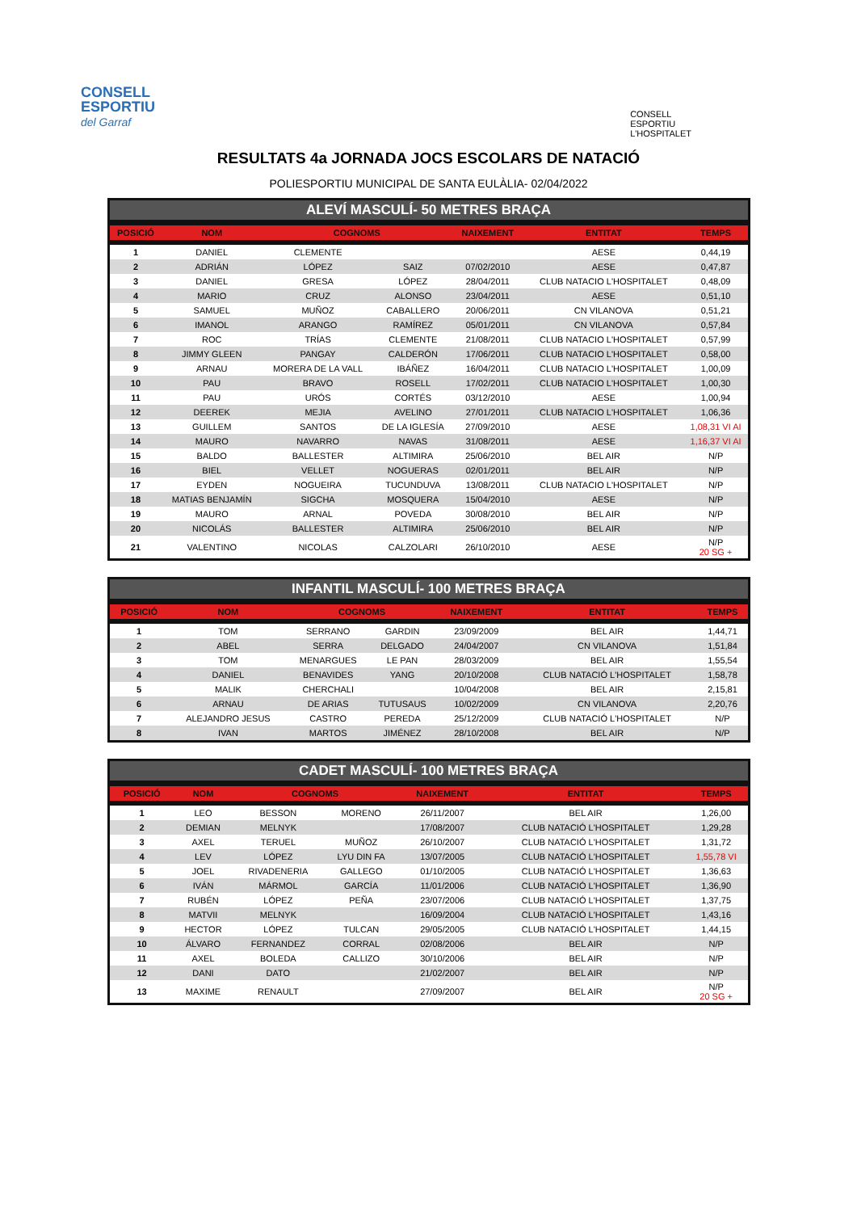CONSELL
ESPORTIU
del Garraf
CONSELL
ESPORTIU
L'HOSPITALET
RESULTATS 4a JORNADA JOCS ESCOLARS DE NATACIÓ
POLIESPORTIU MUNICIPAL DE SANTA EULÀLIA- 02/04/2022
ALEVÍ MASCULÍ- 50 METRES BRAÇA
| POSICIÓ | NOM | COGNOMS | | NAIXEMENT | ENTITAT | TEMPS |
| --- | --- | --- | --- | --- | --- | --- |
| 1 | DANIEL | CLEMENTE | | | AESE | 0,44,19 |
| 2 | ADRIÁN | LÓPEZ | SAIZ | 07/02/2010 | AESE | 0,47,87 |
| 3 | DANIEL | GRESA | LÓPEZ | 28/04/2011 | CLUB NATACIO L'HOSPITALET | 0,48,09 |
| 4 | MARIO | CRUZ | ALONSO | 23/04/2011 | AESE | 0,51,10 |
| 5 | SAMUEL | MUÑOZ | CABALLERO | 20/06/2011 | CN VILANOVA | 0,51,21 |
| 6 | IMANOL | ARANGO | RAMÍREZ | 05/01/2011 | CN VILANOVA | 0,57,84 |
| 7 | ROC | TRÍAS | CLEMENTE | 21/08/2011 | CLUB NATACIO L'HOSPITALET | 0,57,99 |
| 8 | JIMMY GLEEN | PANGAY | CALDERÓN | 17/06/2011 | CLUB NATACIO L'HOSPITALET | 0,58,00 |
| 9 | ARNAU | MORERA DE LA VALL | IBÁÑEZ | 16/04/2011 | CLUB NATACIO L'HOSPITALET | 1,00,09 |
| 10 | PAU | BRAVO | ROSELL | 17/02/2011 | CLUB NATACIO L'HOSPITALET | 1,00,30 |
| 11 | PAU | URÓS | CORTÉS | 03/12/2010 | AESE | 1,00,94 |
| 12 | DEEREK | MEJIA | AVELINO | 27/01/2011 | CLUB NATACIO L'HOSPITALET | 1,06,36 |
| 13 | GUILLEM | SANTOS | DE LA IGLESÍA | 27/09/2010 | AESE | 1,08,31 VI AI |
| 14 | MAURO | NAVARRO | NAVAS | 31/08/2011 | AESE | 1,16,37 VI AI |
| 15 | BALDO | BALLESTER | ALTIMIRA | 25/06/2010 | BEL AIR | N/P |
| 16 | BIEL | VELLET | NOGUERAS | 02/01/2011 | BEL AIR | N/P |
| 17 | EYDEN | NOGUEIRA | TUCUNDUVA | 13/08/2011 | CLUB NATACIO L'HOSPITALET | N/P |
| 18 | MATIAS BENJAMÍN | SIGCHA | MOSQUERA | 15/04/2010 | AESE | N/P |
| 19 | MAURO | ARNAL | POVEDA | 30/08/2010 | BEL AIR | N/P |
| 20 | NICOLÁS | BALLESTER | ALTIMIRA | 25/06/2010 | BEL AIR | N/P |
| 21 | VALENTINO | NICOLAS | CALZOLARI | 26/10/2010 | AESE | N/P 20 SG + |
INFANTIL MASCULÍ- 100 METRES BRAÇA
| POSICIÓ | NOM | COGNOMS | | NAIXEMENT | ENTITAT | TEMPS |
| --- | --- | --- | --- | --- | --- | --- |
| 1 | TOM | SERRANO | GARDIN | 23/09/2009 | BEL AIR | 1,44,71 |
| 2 | ABEL | SERRA | DELGADO | 24/04/2007 | CN VILANOVA | 1,51,84 |
| 3 | TOM | MENARGUES | LE PAN | 28/03/2009 | BEL AIR | 1,55,54 |
| 4 | DANIEL | BENAVIDES | YANG | 20/10/2008 | CLUB NATACIÓ L'HOSPITALET | 1,58,78 |
| 5 | MALIK | CHERCHALI | | 10/04/2008 | BEL AIR | 2,15,81 |
| 6 | ARNAU | DE ARIAS | TUTUSAUS | 10/02/2009 | CN VILANOVA | 2,20,76 |
| 7 | ALEJANDRO JESUS | CASTRO | PEREDA | 25/12/2009 | CLUB NATACIÓ L'HOSPITALET | N/P |
| 8 | IVAN | MARTOS | JIMÉNEZ | 28/10/2008 | BEL AIR | N/P |
CADET MASCULÍ- 100 METRES BRAÇA
| POSICIÓ | NOM | COGNOMS | | NAIXEMENT | ENTITAT | TEMPS |
| --- | --- | --- | --- | --- | --- | --- |
| 1 | LEO | BESSON | MORENO | 26/11/2007 | BEL AIR | 1,26,00 |
| 2 | DEMIAN | MELNYK | | 17/08/2007 | CLUB NATACIÓ L'HOSPITALET | 1,29,28 |
| 3 | AXEL | TERUEL | MUÑOZ | 26/10/2007 | CLUB NATACIÓ L'HOSPITALET | 1,31,72 |
| 4 | LEV | LÓPEZ | LYU DIN FA | 13/07/2005 | CLUB NATACIÓ L'HOSPITALET | 1,55,78 VI |
| 5 | JOEL | RIVADENERIA | GALLEGO | 01/10/2005 | CLUB NATACIÓ L'HOSPITALET | 1,36,63 |
| 6 | IVÁN | MÁRMOL | GARCÍA | 11/01/2006 | CLUB NATACIÓ L'HOSPITALET | 1,36,90 |
| 7 | RUBÉN | LÓPEZ | PEÑA | 23/07/2006 | CLUB NATACIÓ L'HOSPITALET | 1,37,75 |
| 8 | MATVII | MELNYK | | 16/09/2004 | CLUB NATACIÓ L'HOSPITALET | 1,43,16 |
| 9 | HECTOR | LÓPEZ | TULCAN | 29/05/2005 | CLUB NATACIÓ L'HOSPITALET | 1,44,15 |
| 10 | ÁLVARO | FERNANDEZ | CORRAL | 02/08/2006 | BEL AIR | N/P |
| 11 | AXEL | BOLEDA | CALLIZO | 30/10/2006 | BEL AIR | N/P |
| 12 | DANI | DATO | | 21/02/2007 | BEL AIR | N/P |
| 13 | MAXIME | RENAULT | | 27/09/2007 | BEL AIR | N/P 20 SG + |